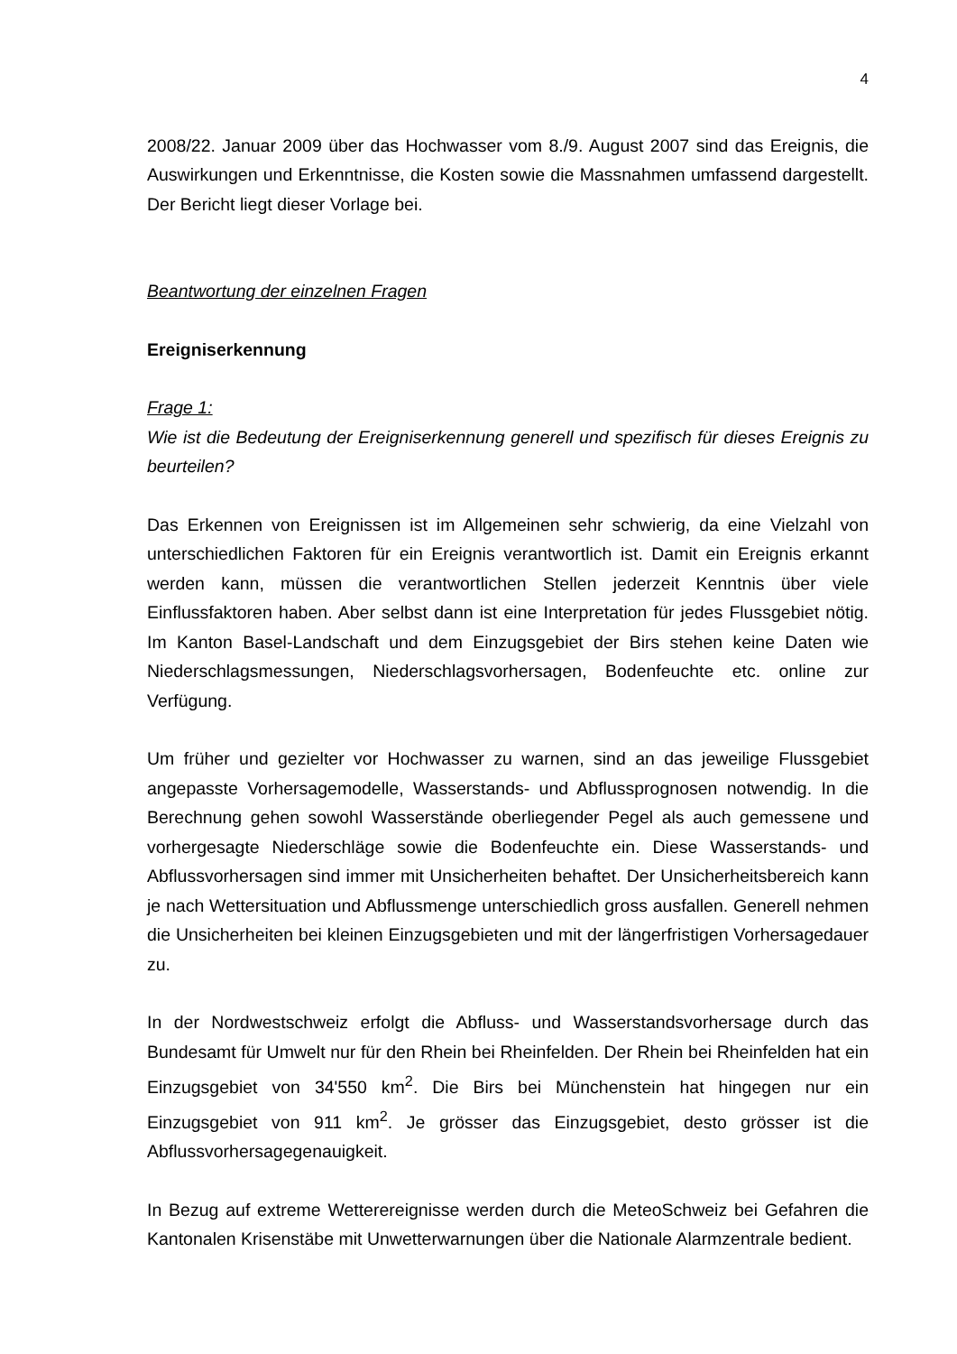4
2008/22. Januar 2009 über das Hochwasser vom 8./9. August 2007 sind das Ereignis, die Auswirkungen und Erkenntnisse, die Kosten sowie die Massnahmen umfassend dargestellt. Der Bericht liegt dieser Vorlage bei.
Beantwortung der einzelnen Fragen
Ereigniserkennung
Frage 1:
Wie ist die Bedeutung der Ereigniserkennung generell und spezifisch für dieses Ereignis zu beurteilen?
Das Erkennen von Ereignissen ist im Allgemeinen sehr schwierig, da eine Vielzahl von unterschiedlichen Faktoren für ein Ereignis verantwortlich ist. Damit ein Ereignis erkannt werden kann, müssen die verantwortlichen Stellen jederzeit Kenntnis über viele Einflussfaktoren haben. Aber selbst dann ist eine Interpretation für jedes Flussgebiet nötig. Im Kanton Basel-Landschaft und dem Einzugsgebiet der Birs stehen keine Daten wie Niederschlagsmessungen, Niederschlagsvorhersagen, Bodenfeuchte etc. online zur Verfügung.
Um früher und gezielter vor Hochwasser zu warnen, sind an das jeweilige Flussgebiet angepasste Vorhersagemodelle, Wasserstands- und Abflussprognosen notwendig. In die Berechnung gehen sowohl Wasserstände oberliegender Pegel als auch gemessene und vorhergesagte Niederschläge sowie die Bodenfeuchte ein. Diese Wasserstands- und Abflussvorhersagen sind immer mit Unsicherheiten behaftet. Der Unsicherheitsbereich kann je nach Wettersituation und Abflussmenge unterschiedlich gross ausfallen. Generell nehmen die Unsicherheiten bei kleinen Einzugsgebieten und mit der längerfristigen Vorhersagedauer zu.
In der Nordwestschweiz erfolgt die Abfluss- und Wasserstandsvorhersage durch das Bundesamt für Umwelt nur für den Rhein bei Rheinfelden. Der Rhein bei Rheinfelden hat ein Einzugsgebiet von 34'550 km<sup>2</sup>. Die Birs bei Münchenstein hat hingegen nur ein Einzugsgebiet von 911 km<sup>2</sup>. Je grösser das Einzugsgebiet, desto grösser ist die Abflussvorhersagegenauigkeit.
In Bezug auf extreme Wetterereignisse werden durch die MeteoSchweiz bei Gefahren die Kantonalen Krisenstäbe mit Unwetterwarnungen über die Nationale Alarmzentrale bedient.